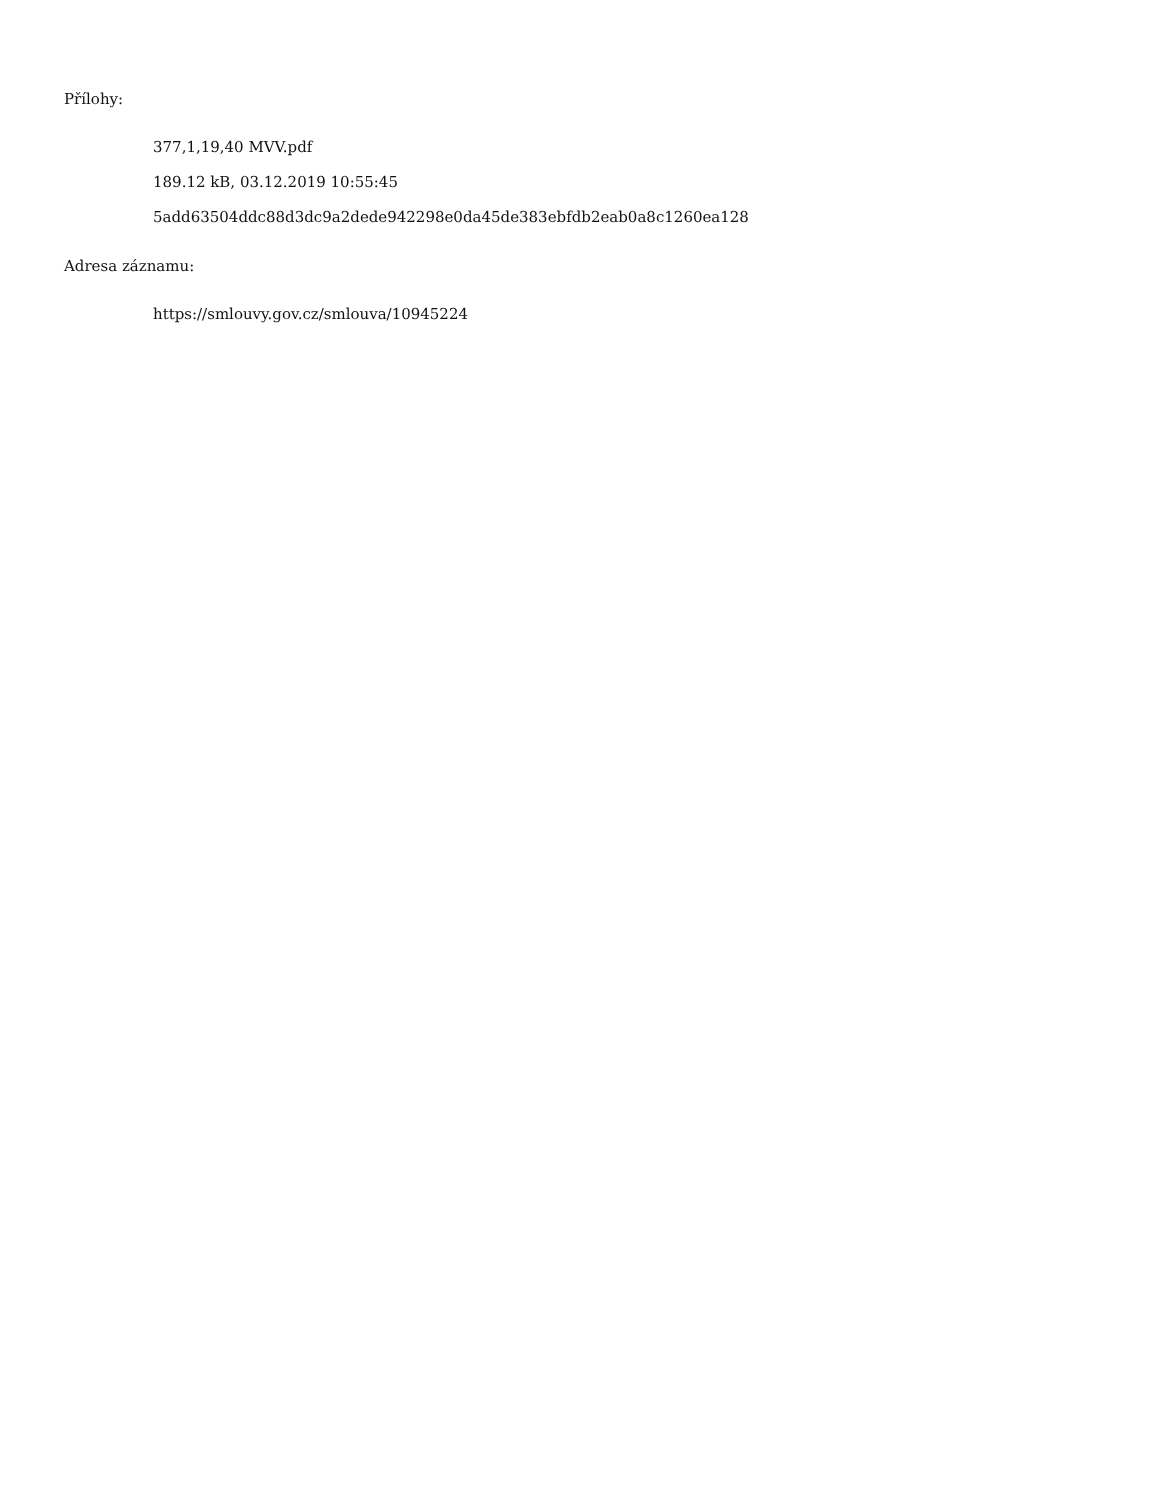Přílohy:
377,1,19,40 MVV.pdf
189.12 kB, 03.12.2019 10:55:45
5add63504ddc88d3dc9a2dede942298e0da45de383ebfdb2eab0a8c1260ea128
Adresa záznamu:
https://smlouvy.gov.cz/smlouva/10945224